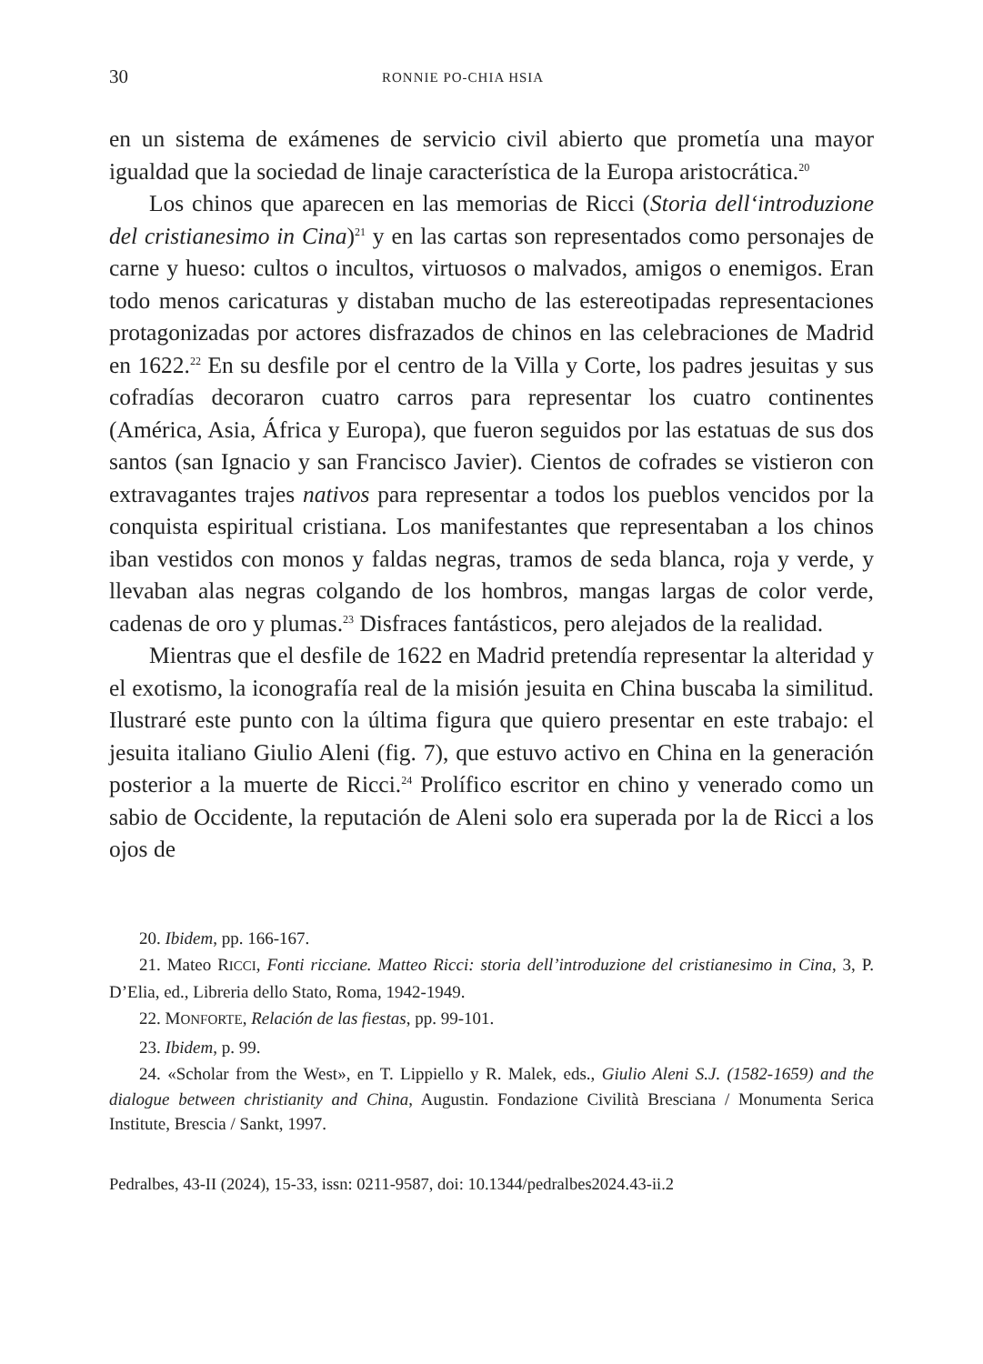30 RONNIE PO-CHIA HSIA
en un sistema de exámenes de servicio civil abierto que prometía una mayor igualdad que la sociedad de linaje característica de la Europa aristocrática.<sup>20</sup>
Los chinos que aparecen en las memorias de Ricci (Storia dell‘introduzione del cristianesimo in Cina)<sup>21</sup> y en las cartas son representados como personajes de carne y hueso: cultos o incultos, virtuosos o malvados, amigos o enemigos. Eran todo menos caricaturas y distaban mucho de las estereotipadas representaciones protagonizadas por actores disfrazados de chinos en las celebraciones de Madrid en 1622.<sup>22</sup> En su desfile por el centro de la Villa y Corte, los padres jesuitas y sus cofradías decoraron cuatro carros para representar los cuatro continentes (América, Asia, África y Europa), que fueron seguidos por las estatuas de sus dos santos (san Ignacio y san Francisco Javier). Cientos de cofrades se vistieron con extravagantes trajes nativos para representar a todos los pueblos vencidos por la conquista espiritual cristiana. Los manifestantes que representaban a los chinos iban vestidos con monos y faldas negras, tramos de seda blanca, roja y verde, y llevaban alas negras colgando de los hombros, mangas largas de color verde, cadenas de oro y plumas.<sup>23</sup> Disfraces fantásticos, pero alejados de la realidad.
Mientras que el desfile de 1622 en Madrid pretendía representar la alteridad y el exotismo, la iconografía real de la misión jesuita en China buscaba la similitud. Ilustraré este punto con la última figura que quiero presentar en este trabajo: el jesuita italiano Giulio Aleni (fig. 7), que estuvo activo en China en la generación posterior a la muerte de Ricci.<sup>24</sup> Prolífico escritor en chino y venerado como un sabio de Occidente, la reputación de Aleni solo era superada por la de Ricci a los ojos de
20. Ibidem, pp. 166-167.
21. Mateo RICCI, Fonti ricciane. Matteo Ricci: storia dell’introduzione del cristianesimo in Cina, 3, P. D’Elia, ed., Libreria dello Stato, Roma, 1942-1949.
22. MONFORTE, Relación de las fiestas, pp. 99-101.
23. Ibidem, p. 99.
24. «Scholar from the West», en T. Lippiello y R. Malek, eds., Giulio Aleni S.J. (1582-1659) and the dialogue between christianity and China, Augustin. Fondazione Civilità Bresciana / Monumenta Serica Institute, Brescia / Sankt, 1997.
Pedralbes, 43-II (2024), 15-33, issn: 0211-9587, doi: 10.1344/pedralbes2024.43-ii.2